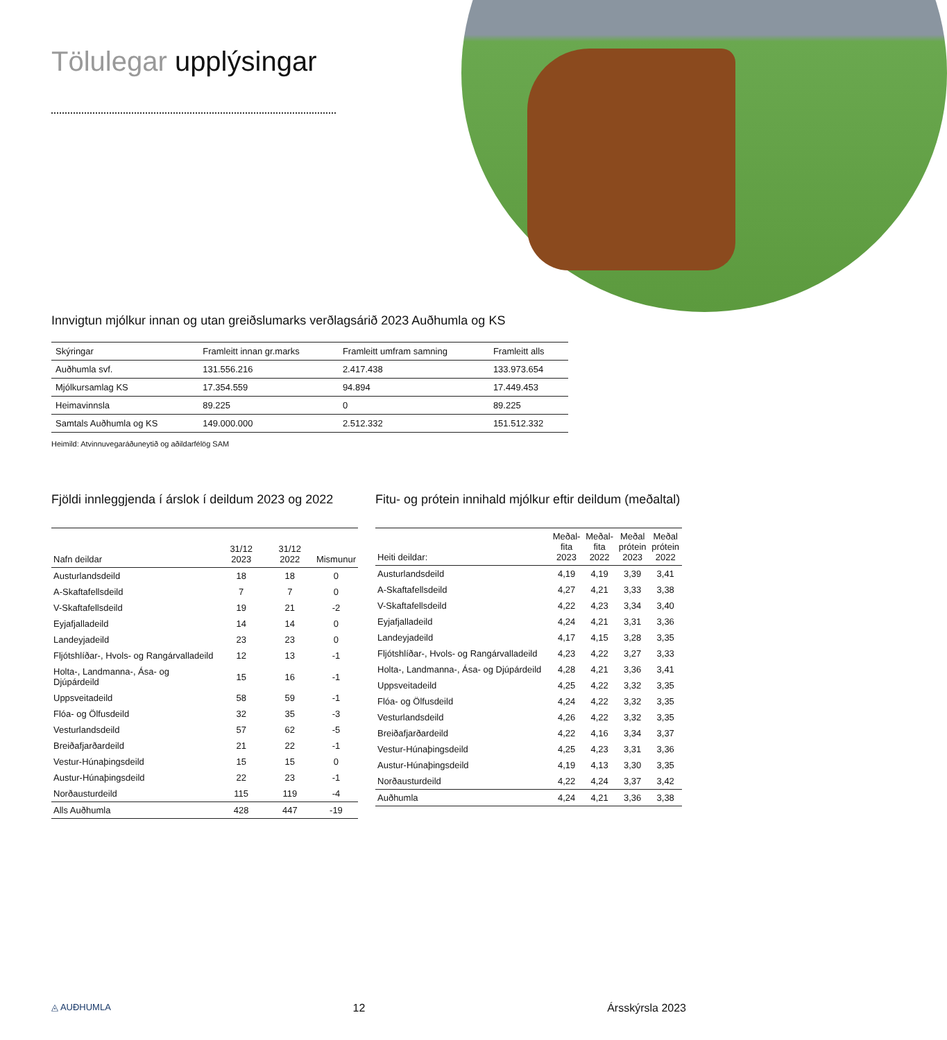Tölulegar upplýsingar
Innvigtun mjólkur innan og utan greiðslumarks verðlagsárið 2023 Auðhumla og KS
| Skýringar | Framleitt innan gr.marks | Framleitt umfram samning | Framleitt alls |
| --- | --- | --- | --- |
| Auðhumla svf. | 131.556.216 | 2.417.438 | 133.973.654 |
| Mjólkursamlag KS | 17.354.559 | 94.894 | 17.449.453 |
| Heimavinnsla | 89.225 | 0 | 89.225 |
| Samtals Auðhumla og KS | 149.000.000 | 2.512.332 | 151.512.332 |
Heimild: Atvinnuvegaráðuneytið og aðildarfélög SAM
Fjöldi innleggjenda í árslok í deildum 2023 og 2022
| Nafn deildar | 31/12 2023 | 31/12 2022 | Mismunur |
| --- | --- | --- | --- |
| Austurlandsdeild | 18 | 18 | 0 |
| A-Skaftafellsdeild | 7 | 7 | 0 |
| V-Skaftafellsdeild | 19 | 21 | -2 |
| Eyjafjalladeild | 14 | 14 | 0 |
| Landeyjadeild | 23 | 23 | 0 |
| Fljótshlíðar-, Hvols- og Rangárvalladeild | 12 | 13 | -1 |
| Holta-, Landmanna-, Ása- og Djúpárdeild | 15 | 16 | -1 |
| Uppsveitadeild | 58 | 59 | -1 |
| Flóa- og Ölfusdeild | 32 | 35 | -3 |
| Vesturlandsdeild | 57 | 62 | -5 |
| Breiðafjarðardeild | 21 | 22 | -1 |
| Vestur-Húnaþingsdeild | 15 | 15 | 0 |
| Austur-Húnaþingsdeild | 22 | 23 | -1 |
| Norðausturdeild | 115 | 119 | -4 |
| Alls Auðhumla | 428 | 447 | -19 |
Fitu- og prótein innihald mjólkur eftir deildum (meðaltal)
| Heiti deildar: | Meðal- fita 2023 | Meðal- fita 2022 | Meðal prótein 2023 | Meðal prótein 2022 |
| --- | --- | --- | --- | --- |
| Austurlandsdeild | 4,19 | 4,19 | 3,39 | 3,41 |
| A-Skaftafellsdeild | 4,27 | 4,21 | 3,33 | 3,38 |
| V-Skaftafellsdeild | 4,22 | 4,23 | 3,34 | 3,40 |
| Eyjafjalladeild | 4,24 | 4,21 | 3,31 | 3,36 |
| Landeyjadeild | 4,17 | 4,15 | 3,28 | 3,35 |
| Fljótshlíðar-, Hvols- og Rangárvalladeild | 4,23 | 4,22 | 3,27 | 3,33 |
| Holta-, Landmanna-, Ása- og Djúpárdeild | 4,28 | 4,21 | 3,36 | 3,41 |
| Uppsveitadeild | 4,25 | 4,22 | 3,32 | 3,35 |
| Flóa- og Ölfusdeild | 4,24 | 4,22 | 3,32 | 3,35 |
| Vesturlandsdeild | 4,26 | 4,22 | 3,32 | 3,35 |
| Breiðafjarðardeild | 4,22 | 4,16 | 3,34 | 3,37 |
| Vestur-Húnaþingsdeild | 4,25 | 4,23 | 3,31 | 3,36 |
| Austur-Húnaþingsdeild | 4,19 | 4,13 | 3,30 | 3,35 |
| Norðausturdeild | 4,22 | 4,24 | 3,37 | 3,42 |
| Auðhumla | 4,24 | 4,21 | 3,36 | 3,38 |
◬ AUÐHUMLA 12 Ársskýrsla 2023